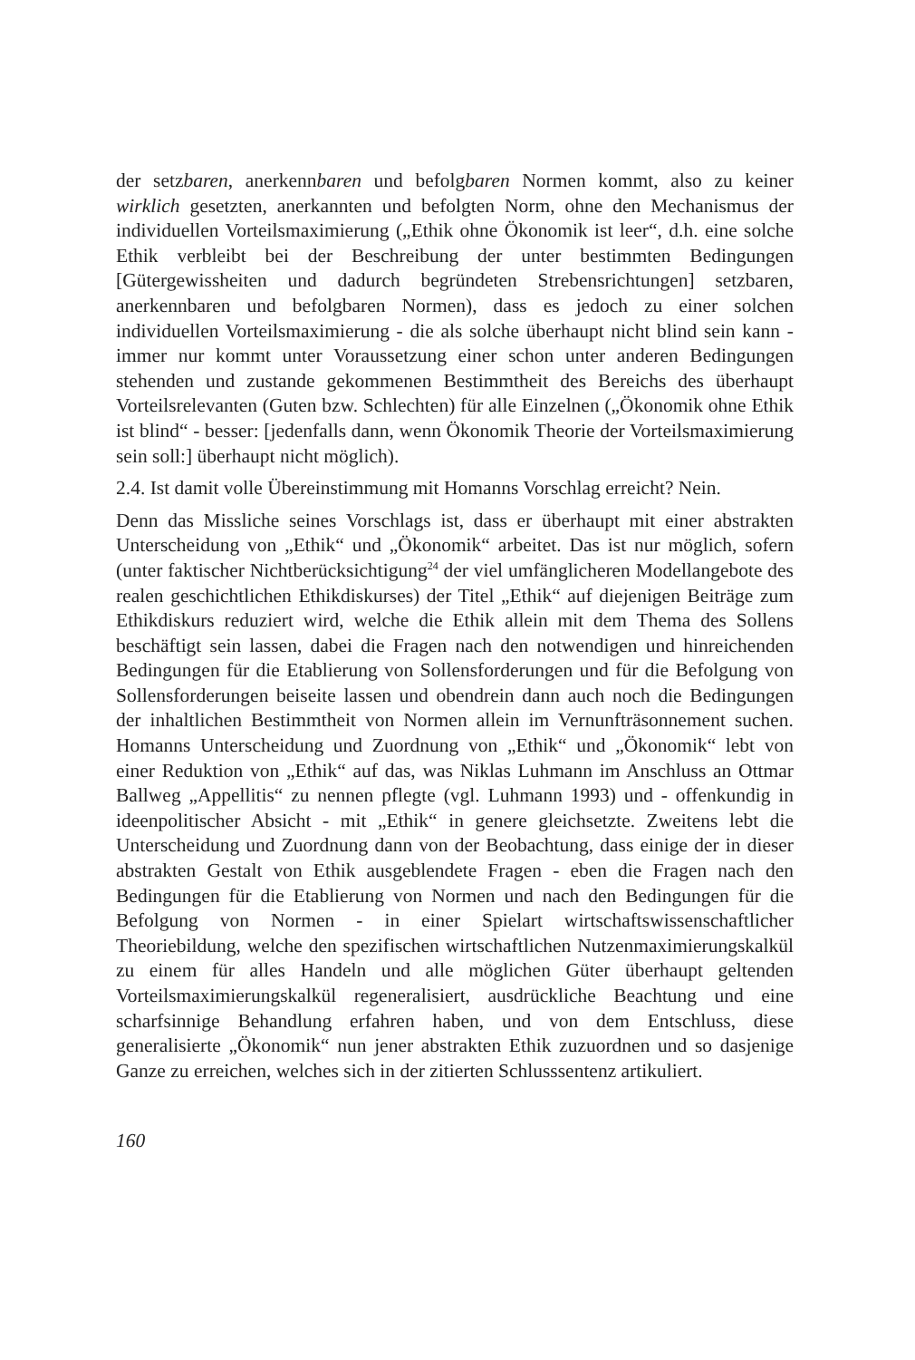der setzbaren, anerkennbaren und befolgbaren Normen kommt, also zu keiner wirklich gesetzten, anerkannten und befolgten Norm, ohne den Mechanismus der individuellen Vorteilsmaximierung („Ethik ohne Ökonomik ist leer“, d.h. eine solche Ethik verbleibt bei der Beschreibung der unter bestimmten Bedingungen [Gütergewissheiten und dadurch begründeten Strebensrichtungen] setzbaren, anerkennbaren und befolgbaren Normen), dass es jedoch zu einer solchen individuellen Vorteilsmaximierung - die als solche überhaupt nicht blind sein kann - immer nur kommt unter Voraussetzung einer schon unter anderen Bedingungen stehenden und zustande gekommenen Bestimmtheit des Bereichs des überhaupt Vorteilsrelevanten (Guten bzw. Schlechten) für alle Einzelnen („Ökonomik ohne Ethik ist blind“ - besser: [jedenfalls dann, wenn Ökonomik Theorie der Vorteilsmaximierung sein soll:] überhaupt nicht möglich).
2.4. Ist damit volle Übereinstimmung mit Homanns Vorschlag erreicht? Nein.
Denn das Missliche seines Vorschlags ist, dass er überhaupt mit einer abstrakten Unterscheidung von „Ethik“ und „Ökonomik“ arbeitet. Das ist nur möglich, sofern (unter faktischer Nichtberücksichtigung<sup>24</sup> der viel umfänglicheren Modellangebote des realen geschichtlichen Ethikdiskurses) der Titel „Ethik“ auf diejenigen Beiträge zum Ethikdiskurs reduziert wird, welche die Ethik allein mit dem Thema des Sollens beschäftigt sein lassen, dabei die Fragen nach den notwendigen und hinreichenden Bedingungen für die Etablierung von Sollensforderungen und für die Befolgung von Sollensforderungen beiseite lassen und obendrein dann auch noch die Bedingungen der inhaltlichen Bestimmtheit von Normen allein im Vernunfträsonnement suchen. Homanns Unterscheidung und Zuordnung von „Ethik“ und „Ökonomik“ lebt von einer Reduktion von „Ethik“ auf das, was Niklas Luhmann im Anschluss an Ottmar Ballweg „Appellitis“ zu nennen pflegte (vgl. Luhmann 1993) und - offenkundig in ideenpolitischer Absicht - mit „Ethik“ in genere gleichsetzte. Zweitens lebt die Unterscheidung und Zuordnung dann von der Beobachtung, dass einige der in dieser abstrakten Gestalt von Ethik ausgeblendete Fragen - eben die Fragen nach den Bedingungen für die Etablierung von Normen und nach den Bedingungen für die Befolgung von Normen - in einer Spielart wirtschaftswissenschaftlicher Theoriebildung, welche den spezifischen wirtschaftlichen Nutzenmaximierungskalkül zu einem für alles Handeln und alle möglichen Güter überhaupt geltenden Vorteilsmaximierungskalkül regeneralisiert, ausdrückliche Beachtung und eine scharfsinnige Behandlung erfahren haben, und von dem Entschluss, diese generalisierte „Ökonomik“ nun jener abstrakten Ethik zuzuordnen und so dasjenige Ganze zu erreichen, welches sich in der zitierten Schlusssentenz artikuliert.
160